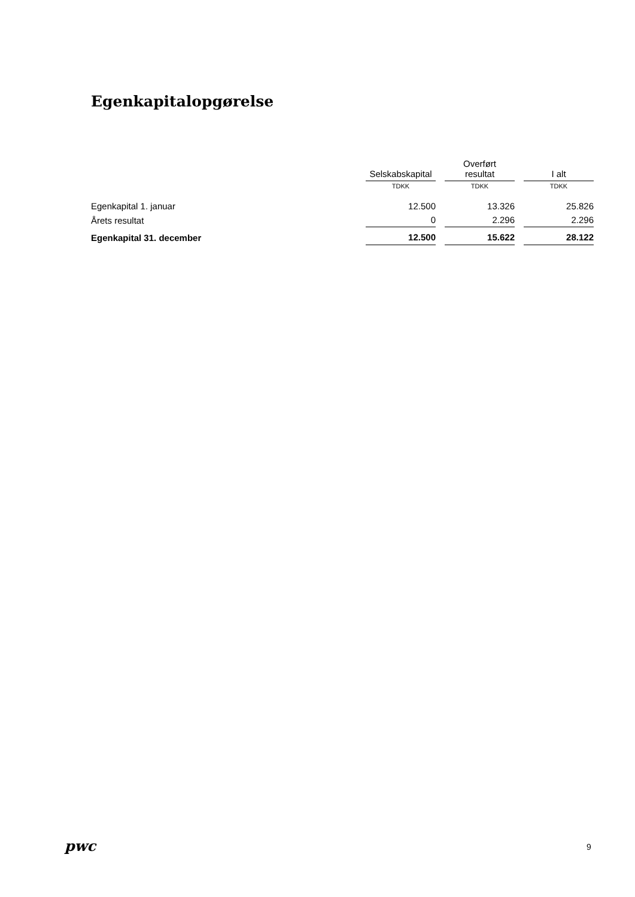Egenkapitalopgørelse
| | Selskabskapital | | Overført resultat | | I alt |
| --- | --- | --- | --- | --- | --- |
| | TDKK | | TDKK | | TDKK |
| Egenkapital 1. januar | 12.500 | | 13.326 | | 25.826 |
| Årets resultat | 0 | | 2.296 | | 2.296 |
| Egenkapital 31. december | 12.500 | | 15.622 | | 28.122 |
pwc 9